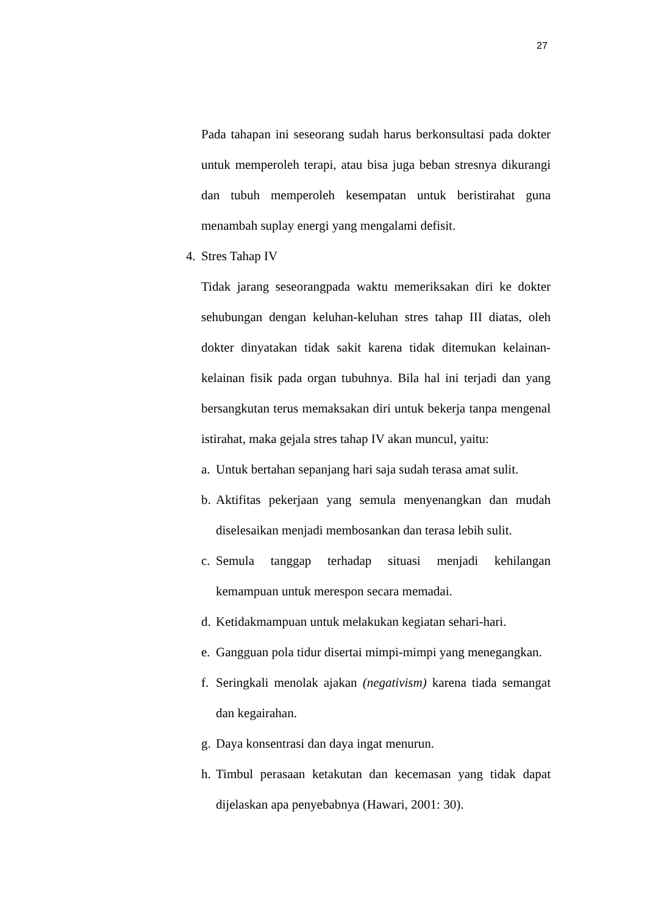27
Pada tahapan ini seseorang sudah harus berkonsultasi pada dokter untuk memperoleh terapi, atau bisa juga beban stresnya dikurangi dan tubuh memperoleh kesempatan untuk beristirahat guna menambah suplay energi yang mengalami defisit.
4. Stres Tahap IV
Tidak jarang seseorangpada waktu memeriksakan diri ke dokter sehubungan dengan keluhan-keluhan stres tahap III diatas, oleh dokter dinyatakan tidak sakit karena tidak ditemukan kelainan-kelainan fisik pada organ tubuhnya. Bila hal ini terjadi dan yang bersangkutan terus memaksakan diri untuk bekerja tanpa mengenal istirahat, maka gejala stres tahap IV akan muncul, yaitu:
a. Untuk bertahan sepanjang hari saja sudah terasa amat sulit.
b. Aktifitas pekerjaan yang semula menyenangkan dan mudah diselesaikan menjadi membosankan dan terasa lebih sulit.
c. Semula tanggap terhadap situasi menjadi kehilangan kemampuan untuk merespon secara memadai.
d. Ketidakmampuan untuk melakukan kegiatan sehari-hari.
e. Gangguan pola tidur disertai mimpi-mimpi yang menegangkan.
f. Seringkali menolak ajakan (negativism) karena tiada semangat dan kegairahan.
g. Daya konsentrasi dan daya ingat menurun.
h. Timbul perasaan ketakutan dan kecemasan yang tidak dapat dijelaskan apa penyebabnya (Hawari, 2001: 30).